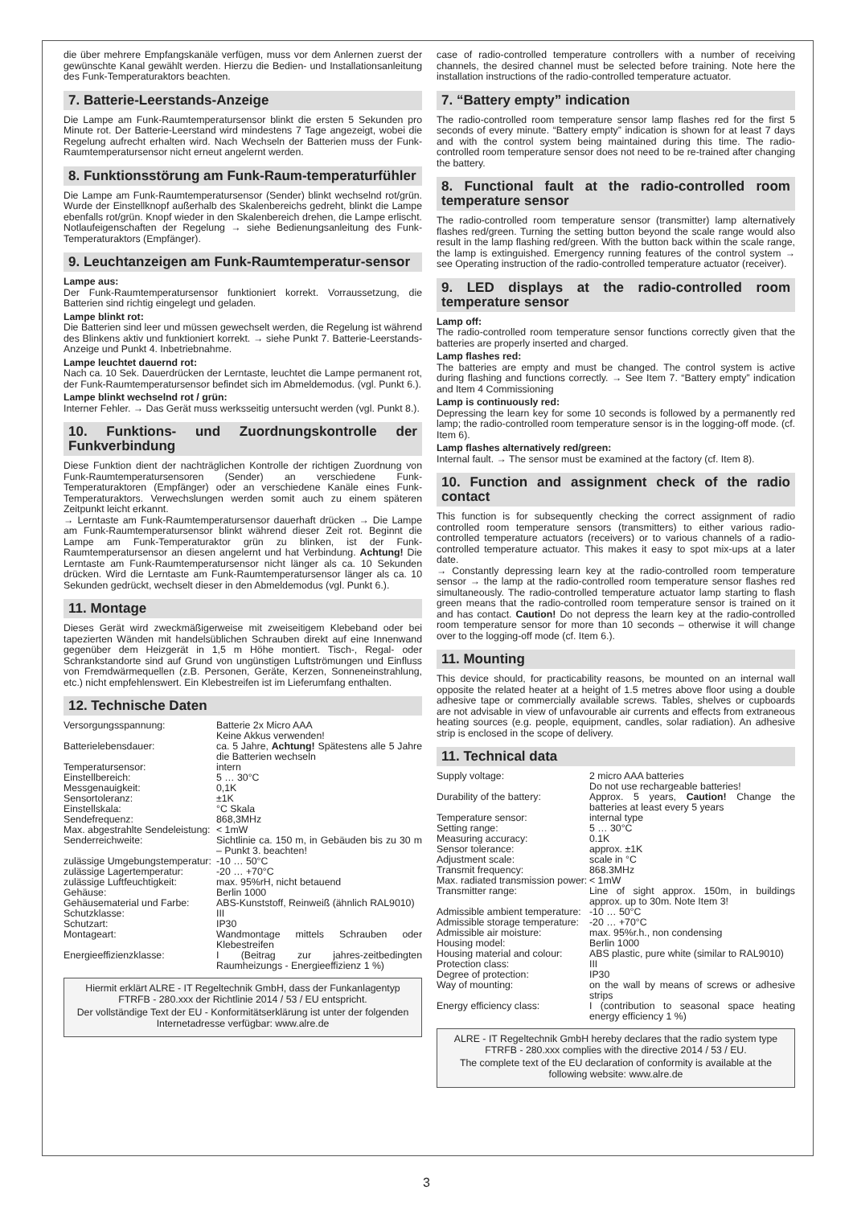die über mehrere Empfangskanäle verfügen, muss vor dem Anlernen zuerst der gewünschte Kanal gewählt werden. Hierzu die Bedien- und Installationsanleitung des Funk-Temperaturaktors beachten.
7. Batterie-Leerstands-Anzeige
Die Lampe am Funk-Raumtemperatursensor blinkt die ersten 5 Sekunden pro Minute rot. Der Batterie-Leerstand wird mindestens 7 Tage angezeigt, wobei die Regelung aufrecht erhalten wird. Nach Wechseln der Batterien muss der Funk-Raumtemperatursensor nicht erneut angelernt werden.
8. Funktionsstörung am Funk-Raum-temperaturfühler
Die Lampe am Funk-Raumtemperatursensor (Sender) blinkt wechselnd rot/grün. Wurde der Einstellknopf außerhalb des Skalenbereichs gedreht, blinkt die Lampe ebenfalls rot/grün. Knopf wieder in den Skalenbereich drehen, die Lampe erlischt. Notlaufeigenschaften der Regelung → siehe Bedienungsanleitung des Funk-Temperaturaktors (Empfänger).
9. Leuchtanzeigen am Funk-Raumtemperatur-sensor
Lampe aus:
Der Funk-Raumtemperatursensor funktioniert korrekt. Vorraussetzung, die Batterien sind richtig eingelegt und geladen.
Lampe blinkt rot:
Die Batterien sind leer und müssen gewechselt werden, die Regelung ist während des Blinkens aktiv und funktioniert korrekt. → siehe Punkt 7. Batterie-Leerstands-Anzeige und Punkt 4. Inbetriebnahme.
Lampe leuchtet dauernd rot:
Nach ca. 10 Sek. Dauerdrücken der Lerntaste, leuchtet die Lampe permanent rot, der Funk-Raumtemperatursensor befindet sich im Abmeldemodus. (vgl. Punkt 6.).
Lampe blinkt wechselnd rot / grün:
Interner Fehler. → Das Gerät muss werksseitig untersucht werden (vgl. Punkt 8.).
10. Funktions- und Zuordnungskontrolle der Funkverbindung
Diese Funktion dient der nachträglichen Kontrolle der richtigen Zuordnung von Funk-Raumtemperatursensoren (Sender) an verschiedene Funk-Temperaturaktoren (Empfänger) oder an verschiedene Kanäle eines Funk-Temperaturaktors. Verwechslungen werden somit auch zu einem späteren Zeitpunkt leicht erkannt.
→ Lerntaste am Funk-Raumtemperatursensor dauerhaft drücken → Die Lampe am Funk-Raumtemperatursensor blinkt während dieser Zeit rot. Beginnt die Lampe am Funk-Temperaturaktor grün zu blinken, ist der Funk-Raumtemperatursensor an diesen angelernt und hat Verbindung. Achtung! Die Lerntaste am Funk-Raumtemperatursensor nicht länger als ca. 10 Sekunden drücken. Wird die Lerntaste am Funk-Raumtemperatursensor länger als ca. 10 Sekunden gedrückt, wechselt dieser in den Abmeldemodus (vgl. Punkt 6.).
11. Montage
Dieses Gerät wird zweckmäßigerweise mit zweiseitigem Klebeband oder bei tapezierten Wänden mit handelsüblichen Schrauben direkt auf eine Innenwand gegenüber dem Heizgerät in 1,5 m Höhe montiert. Tisch-, Regal- oder Schrankstandorte sind auf Grund von ungünstigen Luftströmungen und Einfluss von Fremdwärmequellen (z.B. Personen, Geräte, Kerzen, Sonneneinstrahlung, etc.) nicht empfehlenswert. Ein Klebestreifen ist im Lieferumfang enthalten.
12. Technische Daten
| Versorgungsspannung: | Batterie 2x Micro AAA Keine Akkus verwenden! |
| Batterielebensdauer: | ca. 5 Jahre, Achtung! Spätestens alle 5 Jahre die Batterien wechseln |
| Temperatursensor: | intern |
| Einstellbereich: | 5 … 30°C |
| Messgenauigkeit: | 0,1K |
| Sensortoleranz: | ±1K |
| Einstellskala: | °C Skala |
| Sendefrequenz: | 868,3MHz |
| Max. abgestrahlte Sendeleistung: | < 1mW |
| Senderreichweite: | Sichtlinie ca. 150 m, in Gebäuden bis zu 30 m – Punkt 3. beachten! |
| zulässige Umgebungstemperatur: | -10 … 50°C |
| zulässige Lagertemperatur: | -20 … +70°C |
| zulässige Luftfeuchtigkeit: | max. 95%rH, nicht betauend |
| Gehäuse: | Berlin 1000 |
| Gehäusematerial und Farbe: | ABS-Kunststoff, Reinweiß (ähnlich RAL9010) |
| Schutzklasse: | III |
| Schutzart: | IP30 |
| Montageart: | Wandmontage mittels Schrauben oder Klebestreifen |
| Energieeffizienzklasse: | I (Beitrag zur jahres-zeitbedingten Raumheizungs - Energieeffizienz 1 %) |
Hiermit erklärt ALRE - IT Regeltechnik GmbH, dass der Funkanlagentyp FTRFB - 280.xxx der Richtlinie 2014 / 53 / EU entspricht.
Der vollständige Text der EU - Konformitätserklärung ist unter der folgenden Internetadresse verfügbar: www.alre.de
case of radio-controlled temperature controllers with a number of receiving channels, the desired channel must be selected before training. Note here the installation instructions of the radio-controlled temperature actuator.
7. “Battery empty” indication
The radio-controlled room temperature sensor lamp flashes red for the first 5 seconds of every minute. “Battery empty” indication is shown for at least 7 days and with the control system being maintained during this time. The radio-controlled room temperature sensor does not need to be re-trained after changing the battery.
8. Functional fault at the radio-controlled room temperature sensor
The radio-controlled room temperature sensor (transmitter) lamp alternatively flashes red/green. Turning the setting button beyond the scale range would also result in the lamp flashing red/green. With the button back within the scale range, the lamp is extinguished. Emergency running features of the control system → see Operating instruction of the radio-controlled temperature actuator (receiver).
9. LED displays at the radio-controlled room temperature sensor
Lamp off:
The radio-controlled room temperature sensor functions correctly given that the batteries are properly inserted and charged.
Lamp flashes red:
The batteries are empty and must be changed. The control system is active during flashing and functions correctly. → See Item 7. “Battery empty” indication and Item 4 Commissioning
Lamp is continuously red:
Depressing the learn key for some 10 seconds is followed by a permanently red lamp; the radio-controlled room temperature sensor is in the logging-off mode. (cf. Item 6).
Lamp flashes alternatively red/green:
Internal fault. → The sensor must be examined at the factory (cf. Item 8).
10. Function and assignment check of the radio contact
This function is for subsequently checking the correct assignment of radio controlled room temperature sensors (transmitters) to either various radio-controlled temperature actuators (receivers) or to various channels of a radio-controlled temperature actuator. This makes it easy to spot mix-ups at a later date.
→ Constantly depressing learn key at the radio-controlled room temperature sensor → the lamp at the radio-controlled room temperature sensor flashes red simultaneously. The radio-controlled temperature actuator lamp starting to flash green means that the radio-controlled room temperature sensor is trained on it and has contact. Caution! Do not depress the learn key at the radio-controlled room temperature sensor for more than 10 seconds – otherwise it will change over to the logging-off mode (cf. Item 6.).
11. Mounting
This device should, for practicability reasons, be mounted on an internal wall opposite the related heater at a height of 1.5 metres above floor using a double adhesive tape or commercially available screws. Tables, shelves or cupboards are not advisable in view of unfavourable air currents and effects from extraneous heating sources (e.g. people, equipment, candles, solar radiation). An adhesive strip is enclosed in the scope of delivery.
11. Technical data
| Supply voltage: | 2 micro AAA batteries Do not use rechargeable batteries! |
| Durability of the battery: | Approx. 5 years, Caution! Change the batteries at least every 5 years |
| Temperature sensor: | internal type |
| Setting range: | 5 … 30°C |
| Measuring accuracy: | 0.1K |
| Sensor tolerance: | approx. ±1K |
| Adjustment scale: | scale in °C |
| Transmit frequency: | 868.3MHz |
| Max. radiated transmission power: | < 1mW |
| Transmitter range: | Line of sight approx. 150m, in buildings approx. up to 30m. Note Item 3! |
| Admissible ambient temperature: | -10 … 50°C |
| Admissible storage temperature: | -20 … +70°C |
| Admissible air moisture: | max. 95%r.h., non condensing |
| Housing model: | Berlin 1000 |
| Housing material and colour: | ABS plastic, pure white (similar to RAL9010) |
| Protection class: | III |
| Degree of protection: | IP30 |
| Way of mounting: | on the wall by means of screws or adhesive strips |
| Energy efficiency class: | I (contribution to seasonal space heating energy efficiency 1 %) |
ALRE - IT Regeltechnik GmbH hereby declares that the radio system type FTRFB - 280.xxx complies with the directive 2014 / 53 / EU.
The complete text of the EU declaration of conformity is available at the following website: www.alre.de
3